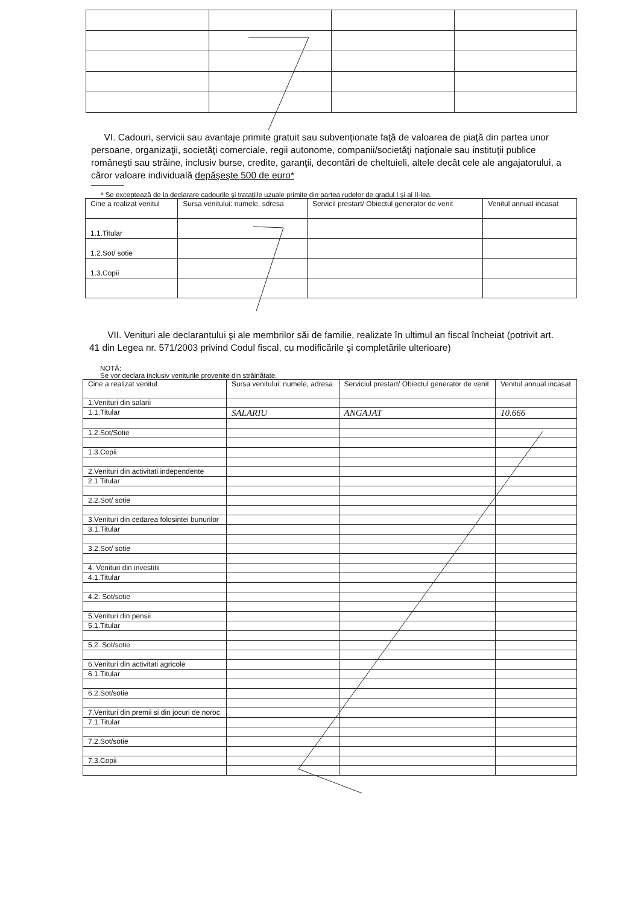VI. Cadouri, servicii sau avantaje primite gratuit sau subvenţionate faţă de valoarea de piaţă din partea unor persoane, organizaţii, societăţi comerciale, regii autonome, companii/societăţi naţionale sau instituţii publice româneşti sau străine, inclusiv burse, credite, garanţii, decontări de cheltuieli, altele decât cele ale angajatorului, a căror valoare individuală depăşeşte 500 de euro*
* Se exceptează de la declarare cadourile şi trataţiile uzuale primite din partea rudelor de gradul I şi al II-lea.
| Cine a realizat venitul | Sursa venitului: numele, sdresa | Servicil prestart/ Obiectul generator de venit | Venitul annual incasat |
| 1.1.Titular | | | |
| 1.2.Sot/ sotie | | | |
| 1.3.Copii | | | |
VII. Venituri ale declarantului şi ale membrilor săi de familie, realizate în ultimul an fiscal încheiat (potrivit art. 41 din Legea nr. 571/2003 privind Codul fiscal, cu modificările şi completările ulterioare)
NOTĂ:
Se vor declara inclusiv veniturile provenite din străinătate.
| Cine a realizat venitul | Sursa venitului: numele, adresa | Serviciul prestart/ Obiectul generator de venit | Venitul annual incasat |
| 1.Venituri din salarii | | | |
| 1.1.Titular | SALARIU | ANGAJAT | 10.666 |
| 1.2.Sot/Sotie | | | |
| 1.3.Copii | | | |
| 2.Venituri din activitati independente | | | |
| 2.1 Titular | | | |
| 2.2.Sot/ sotie | | | |
| 3.Venituri din cedarea folosintei bunurilor | | | |
| 3.1.Titular | | | |
| 3.2.Sot/ sotie | | | |
| 4. Venituri din investitii | | | |
| 4.1.Titular | | | |
| 4.2. Sot/sotie | | | |
| 5.Venituri din pensii | | | |
| 5.1.Titular | | | |
| 5.2. Sot/sotie | | | |
| 6.Venituri din activitati agricole | | | |
| 6.1.Titular | | | |
| 6.2.Sot/sotie | | | |
| 7.Venituri din premii si din jocuri de noroc | | | |
| 7.1.Titular | | | |
| 7.2.Sot/sotie | | | |
| 7.3.Copii | | | |